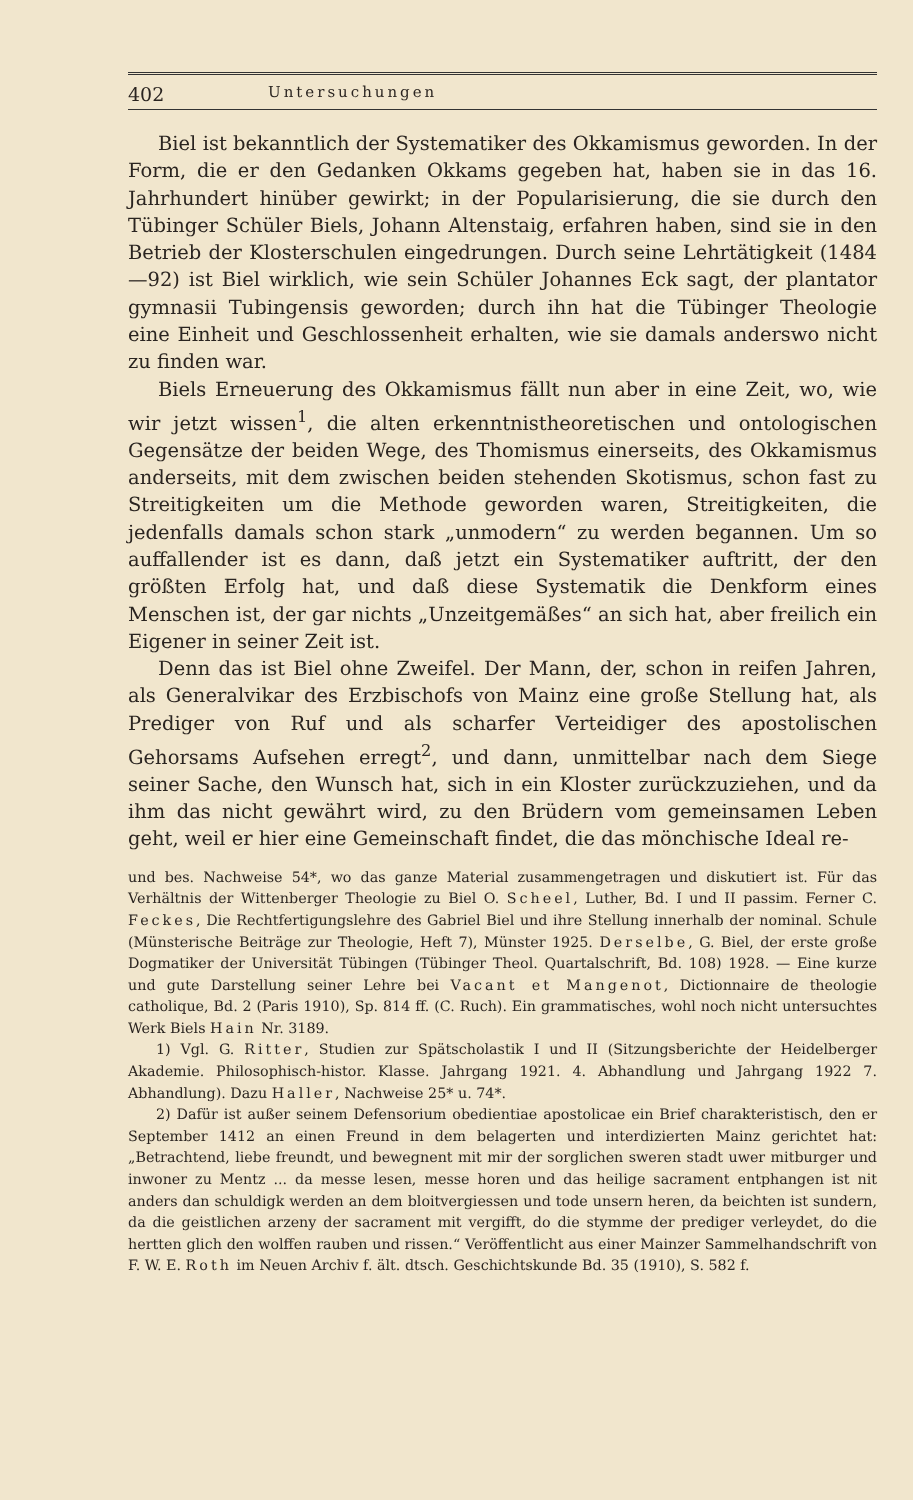402 Untersuchungen
Biel ist bekanntlich der Systematiker des Okkamismus geworden. In der Form, die er den Gedanken Okkams gegeben hat, haben sie in das 16. Jahrhundert hinüber gewirkt; in der Popularisierung, die sie durch den Tübinger Schüler Biels, Johann Altenstaig, erfahren haben, sind sie in den Betrieb der Klosterschulen eingedrungen. Durch seine Lehrtätigkeit (1484—92) ist Biel wirklich, wie sein Schüler Johannes Eck sagt, der plantator gymnasii Tubingensis geworden; durch ihn hat die Tübinger Theologie eine Einheit und Geschlossenheit erhalten, wie sie damals anderswo nicht zu finden war.
Biels Erneuerung des Okkamismus fällt nun aber in eine Zeit, wo, wie wir jetzt wissen<sup>1</sup>, die alten erkenntnistheoretischen und ontologischen Gegensätze der beiden Wege, des Thomismus einerseits, des Okkamismus anderseits, mit dem zwischen beiden stehenden Skotismus, schon fast zu Streitigkeiten um die Methode geworden waren, Streitigkeiten, die jedenfalls damals schon stark „unmodern“ zu werden begannen. Um so auffallender ist es dann, daß jetzt ein Systematiker auftritt, der den größten Erfolg hat, und daß diese Systematik die Denkform eines Menschen ist, der gar nichts „Unzeitgemäßes“ an sich hat, aber freilich ein Eigener in seiner Zeit ist.
Denn das ist Biel ohne Zweifel. Der Mann, der, schon in reifen Jahren, als Generalvikar des Erzbischofs von Mainz eine große Stellung hat, als Prediger von Ruf und als scharfer Verteidiger des apostolischen Gehorsams Aufsehen erregt<sup>2</sup>, und dann, unmittelbar nach dem Siege seiner Sache, den Wunsch hat, sich in ein Kloster zurückzuziehen, und da ihm das nicht gewährt wird, zu den Brüdern vom gemeinsamen Leben geht, weil er hier eine Gemeinschaft findet, die das mönchische Ideal re-
und bes. Nachweise 54*, wo das ganze Material zusammengetragen und diskutiert ist. Für das Verhältnis der Wittenberger Theologie zu Biel O. Scheel, Luther, Bd. I und II passim. Ferner C. Feckes, Die Rechtfertigungslehre des Gabriel Biel und ihre Stellung innerhalb der nominal. Schule (Münsterische Beiträge zur Theologie, Heft 7), Münster 1925. Derselbe, G. Biel, der erste große Dogmatiker der Universität Tübingen (Tübinger Theol. Quartalschrift, Bd. 108) 1928. — Eine kurze und gute Darstellung seiner Lehre bei Vacant et Mangenot, Dictionnaire de theologie catholique, Bd. 2 (Paris 1910), Sp. 814 ff. (C. Ruch). Ein grammatisches, wohl noch nicht untersuchtes Werk Biels Hain Nr. 3189.
1) Vgl. G. Ritter, Studien zur Spätscholastik I und II (Sitzungsberichte der Heidelberger Akademie. Philosophisch-histor. Klasse. Jahrgang 1921. 4. Abhandlung und Jahrgang 1922 7. Abhandlung). Dazu Haller, Nachweise 25* u. 74*.
2) Dafür ist außer seinem Defensorium obedientiae apostolicae ein Brief charakteristisch, den er September 1412 an einen Freund in dem belagerten und interdizierten Mainz gerichtet hat: „Betrachtend, liebe freundt, und bewegnent mit mir der sorglichen sweren stadt uwer mitburger und inwoner zu Mentz ... da messe lesen, messe horen und das heilige sacrament entphangen ist nit anders dan schuldigk werden an dem bloitvergiessen und tode unsern heren, da beichten ist sundern, da die geistlichen arzeny der sacrament mit vergifft, do die stymme der prediger verleydet, do die hertten glich den wolffen rauben und rissen.“ Veröffentlicht aus einer Mainzer Sammelhandschrift von F. W. E. Roth im Neuen Archiv f. ält. dtsch. Geschichtskunde Bd. 35 (1910), S. 582 f.